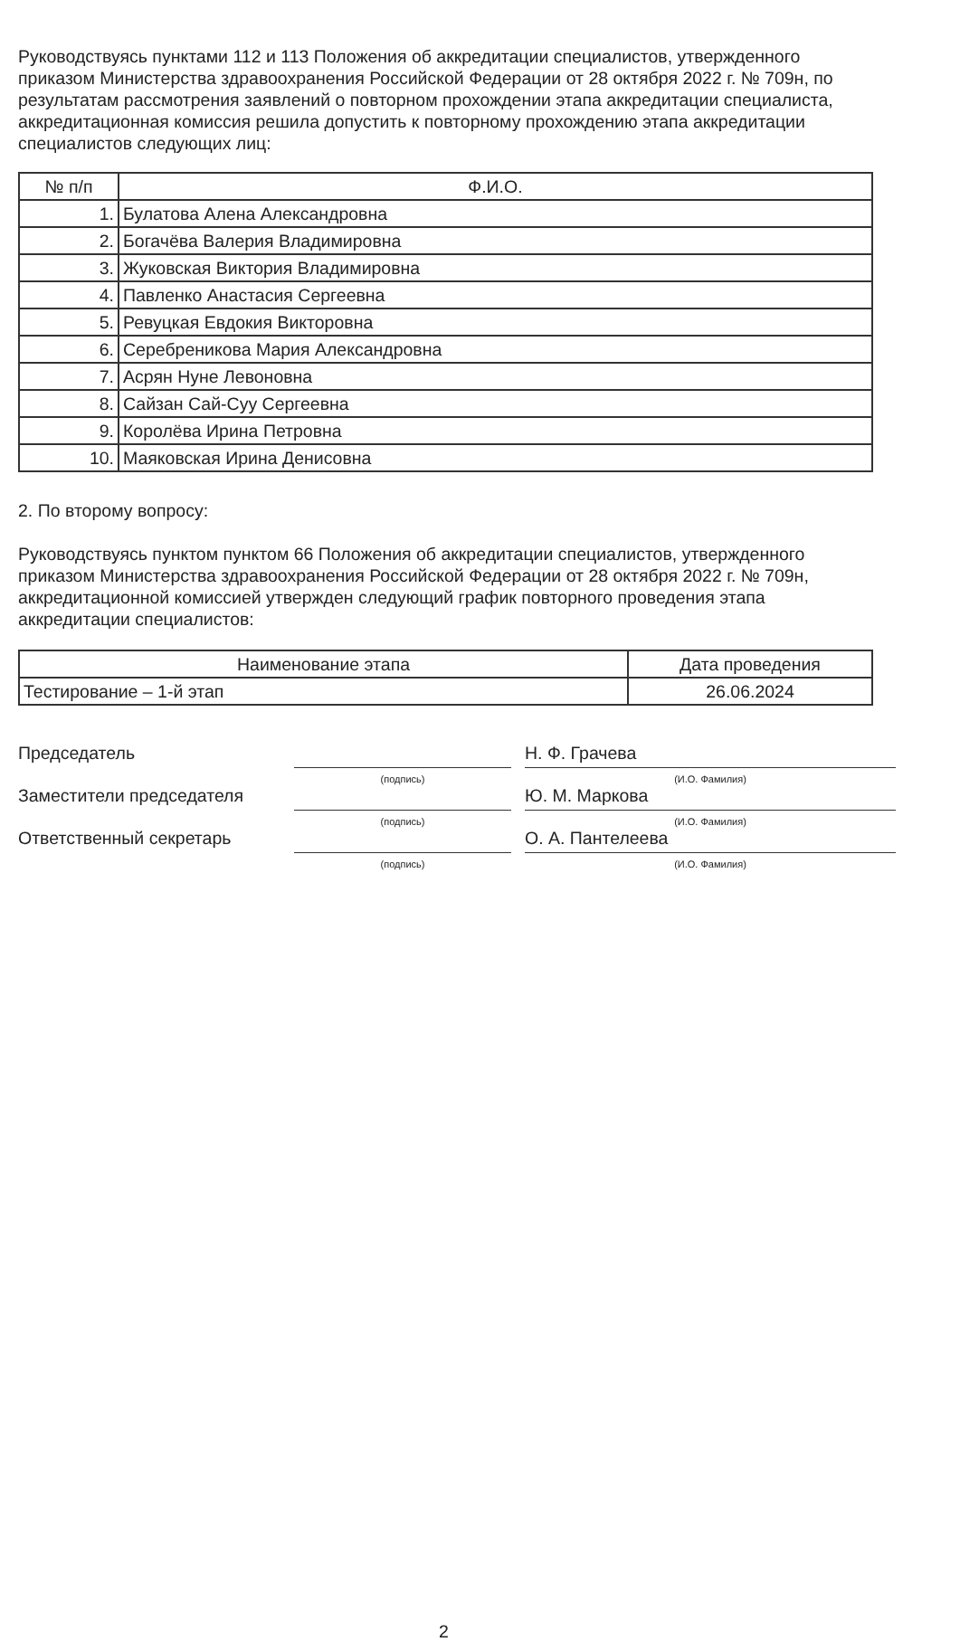Руководствуясь пунктами 112 и 113 Положения об аккредитации специалистов, утвержденного приказом Министерства здравоохранения Российской Федерации от 28 октября 2022 г. № 709н, по результатам рассмотрения заявлений о повторном прохождении этапа аккредитации специалиста, аккредитационная комиссия решила допустить к повторному прохождению этапа аккредитации специалистов следующих лиц:
| № п/п | Ф.И.О. |
| --- | --- |
| 1. | Булатова Алена Александровна |
| 2. | Богачёва Валерия Владимировна |
| 3. | Жуковская Виктория Владимировна |
| 4. | Павленко Анастасия Сергеевна |
| 5. | Ревуцкая Евдокия Викторовна |
| 6. | Серебреникова Мария Александровна |
| 7. | Асрян Нуне Левоновна |
| 8. | Сайзан Сай-Суу Сергеевна |
| 9. | Королёва Ирина Петровна |
| 10. | Маяковская Ирина Денисовна |
2. По второму вопросу:
Руководствуясь пунктом пунктом 66 Положения об аккредитации специалистов, утвержденного приказом Министерства здравоохранения Российской Федерации от 28 октября 2022 г. № 709н, аккредитационной комиссией утвержден следующий график повторного проведения этапа аккредитации специалистов:
| Наименование этапа | Дата проведения |
| --- | --- |
| Тестирование – 1-й этап | 26.06.2024 |
Председатель
(подпись)
Н. Ф. Грачева
(И.О. Фамилия)
Заместители председателя
(подпись)
Ю. М. Маркова
(И.О. Фамилия)
Ответственный секретарь
(подпись)
О. А. Пантелеева
(И.О. Фамилия)
2